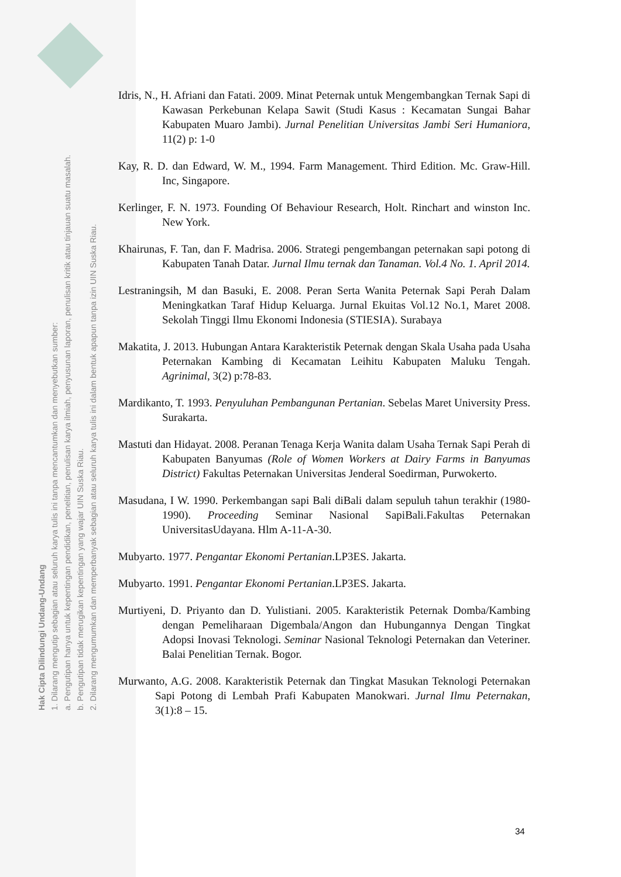Hak Cipta Dilindungi Undang-Undang
1. Dilarang mengutip sebagian atau seluruh karya tulis ini tanpa mencantumkan dan menyebutkan sumber:
a. Pengutipan hanya untuk kepentingan pendidikan, penelitian, penulisan karya ilmiah, penyusunan laporan, penulisan kritik atau tinjauan suatu masalah.
b. Pengutipan tidak merugikan kepentingan yang wajar UIN Suska Riau.
2. Dilarang mengumumkan dan memperbanyak sebagian atau seluruh karya tulis ini dalam bentuk apapun tanpa izin UIN Suska Riau.
Idris, N., H. Afriani dan Fatati. 2009. Minat Peternak untuk Mengembangkan Ternak Sapi di Kawasan Perkebunan Kelapa Sawit (Studi Kasus : Kecamatan Sungai Bahar Kabupaten Muaro Jambi). Jurnal Penelitian Universitas Jambi Seri Humaniora, 11(2) p: 1-0
Kay, R. D. dan Edward, W. M., 1994. Farm Management. Third Edition. Mc. Graw-Hill. Inc, Singapore.
Kerlinger, F. N. 1973. Founding Of Behaviour Research, Holt. Rinchart and winston Inc. New York.
Khairunas, F. Tan, dan F. Madrisa. 2006. Strategi pengembangan peternakan sapi potong di Kabupaten Tanah Datar. Jurnal Ilmu ternak dan Tanaman. Vol.4 No. 1. April 2014.
Lestraningsih, M dan Basuki, E. 2008. Peran Serta Wanita Peternak Sapi Perah Dalam Meningkatkan Taraf Hidup Keluarga. Jurnal Ekuitas Vol.12 No.1, Maret 2008. Sekolah Tinggi Ilmu Ekonomi Indonesia (STIESIA). Surabaya
Makatita, J. 2013. Hubungan Antara Karakteristik Peternak dengan Skala Usaha pada Usaha Peternakan Kambing di Kecamatan Leihitu Kabupaten Maluku Tengah. Agrinimal, 3(2) p:78-83.
Mardikanto, T. 1993. Penyuluhan Pembangunan Pertanian. Sebelas Maret University Press. Surakarta.
Mastuti dan Hidayat. 2008. Peranan Tenaga Kerja Wanita dalam Usaha Ternak Sapi Perah di Kabupaten Banyumas (Role of Women Workers at Dairy Farms in Banyumas District) Fakultas Peternakan Universitas Jenderal Soedirman, Purwokerto.
Masudana, I W. 1990. Perkembangan sapi Bali diBali dalam sepuluh tahun terakhir (1980-1990). Proceeding Seminar Nasional SapiBali.Fakultas Peternakan UniversitasUdayana. Hlm A-11-A-30.
Mubyarto. 1977. Pengantar Ekonomi Pertanian.LP3ES. Jakarta.
Mubyarto. 1991. Pengantar Ekonomi Pertanian.LP3ES. Jakarta.
Murtiyeni, D. Priyanto dan D. Yulistiani. 2005. Karakteristik Peternak Domba/Kambing dengan Pemeliharaan Digembala/Angon dan Hubungannya Dengan Tingkat Adopsi Inovasi Teknologi. Seminar Nasional Teknologi Peternakan dan Veteriner. Balai Penelitian Ternak. Bogor.
Murwanto, A.G. 2008. Karakteristik Peternak dan Tingkat Masukan Teknologi Peternakan Sapi Potong di Lembah Prafi Kabupaten Manokwari. Jurnal Ilmu Peternakan, 3(1):8 – 15.
34